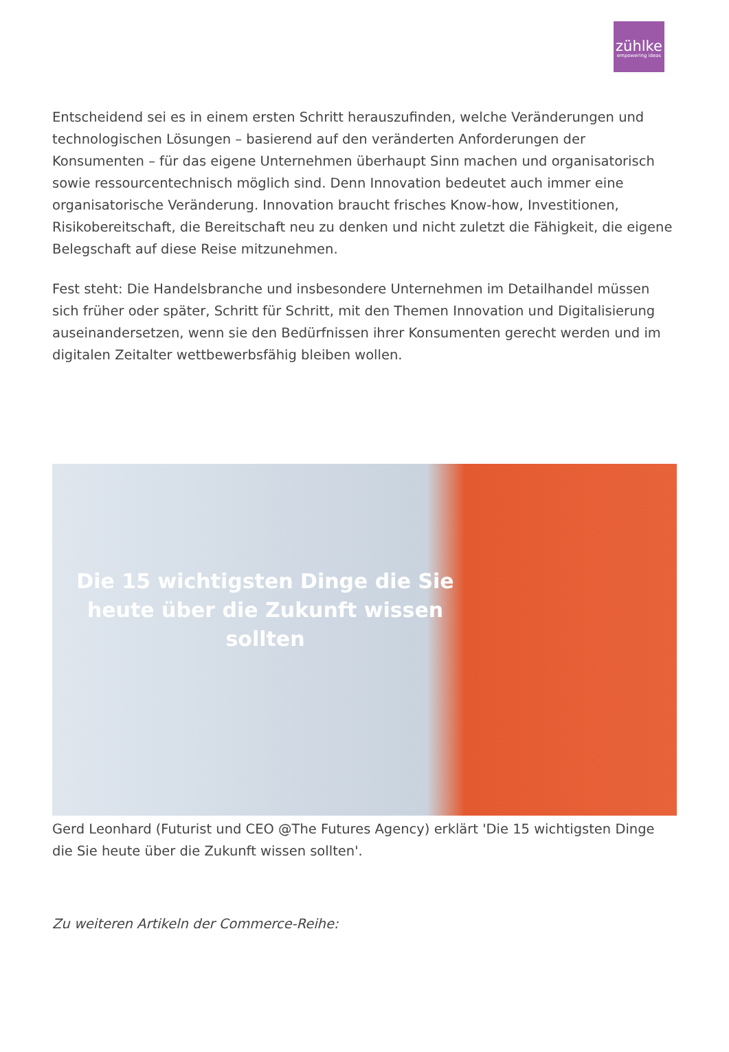zühlke
empowering ideas
Entscheidend sei es in einem ersten Schritt herauszufinden, welche Veränderungen und technologischen Lösungen – basierend auf den veränderten Anforderungen der Konsumenten – für das eigene Unternehmen überhaupt Sinn machen und organisatorisch sowie ressourcentechnisch möglich sind. Denn Innovation bedeutet auch immer eine organisatorische Veränderung. Innovation braucht frisches Know-how, Investitionen, Risikobereitschaft, die Bereitschaft neu zu denken und nicht zuletzt die Fähigkeit, die eigene Belegschaft auf diese Reise mitzunehmen.
Fest steht: Die Handelsbranche und insbesondere Unternehmen im Detailhandel müssen sich früher oder später, Schritt für Schritt, mit den Themen Innovation und Digitalisierung auseinandersetzen, wenn sie den Bedürfnissen ihrer Konsumenten gerecht werden und im digitalen Zeitalter wettbewerbsfähig bleiben wollen.
Die 15 wichtigsten Dinge die Sie heute über die Zukunft wissen sollten
Gerd Leonhard (Futurist und CEO @The Futures Agency) erklärt 'Die 15 wichtigsten Dinge die Sie heute über die Zukunft wissen sollten'.
Zu weiteren Artikeln der Commerce-Reihe: